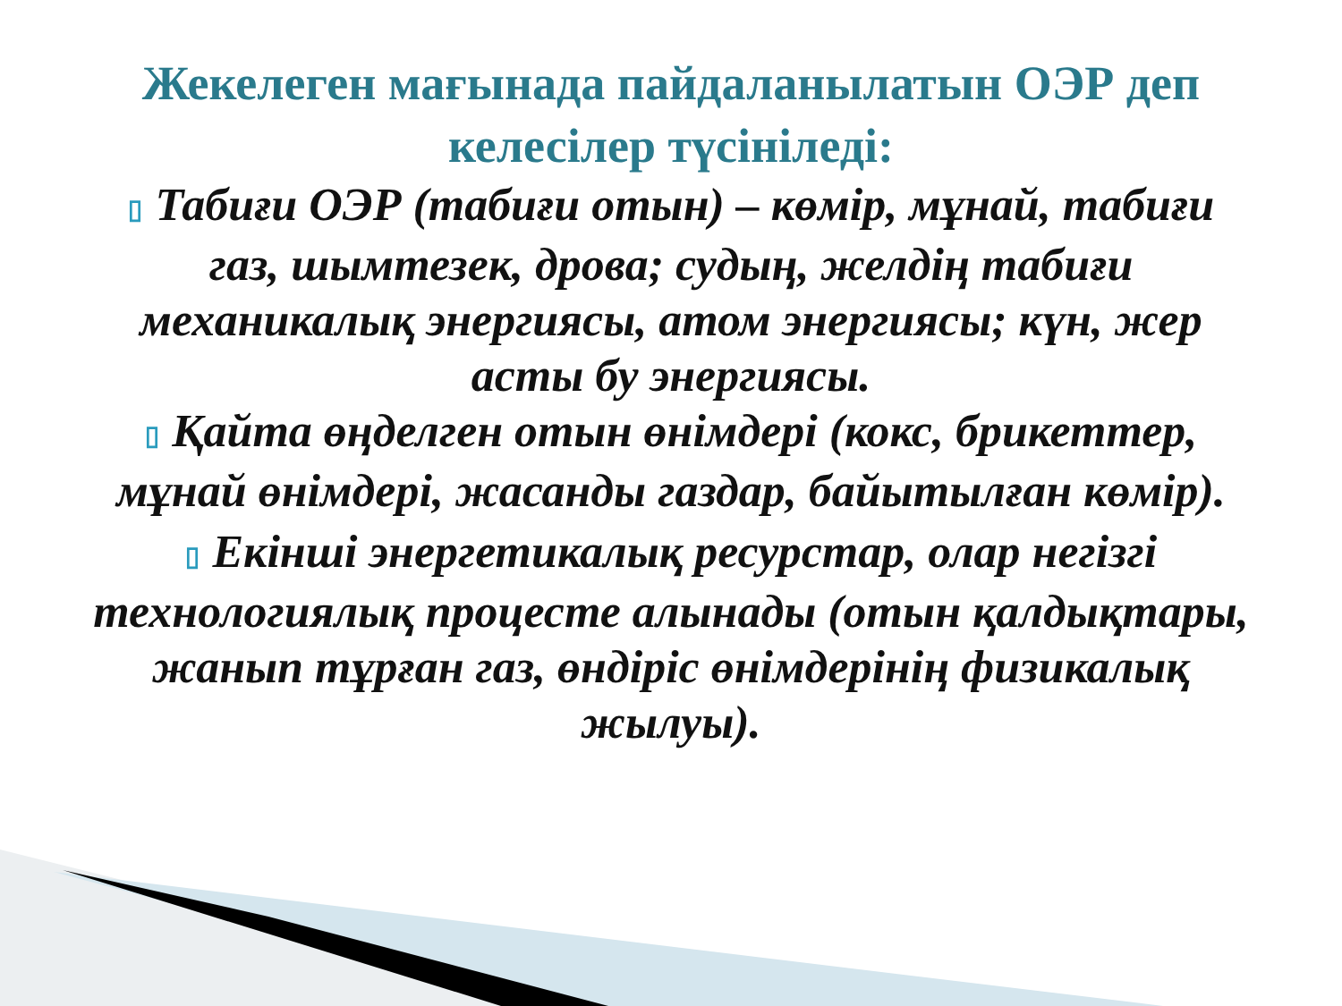Жекелеген мағынада пайдаланылатын ОЭР деп келесілер түсініледі:
▯ Табиғи ОЭР (табиғи отын) – көмір, мұнай, табиғи газ, шымтезек, дрова; судың, желдің табиғи механикалық энергиясы, атом энергиясы; күн, жер асты бу энергиясы.
▯ Қайта өңделген отын өнімдері (кокс, брикеттер, мұнай өнімдері, жасанды газдар, байытылған көмір).
▯ Екінші энергетикалық ресурстар, олар негізгі технологиялық процесте алынады (отын қалдықтары, жанып тұрған газ, өндіріс өнімдерінің физикалық жылуы).